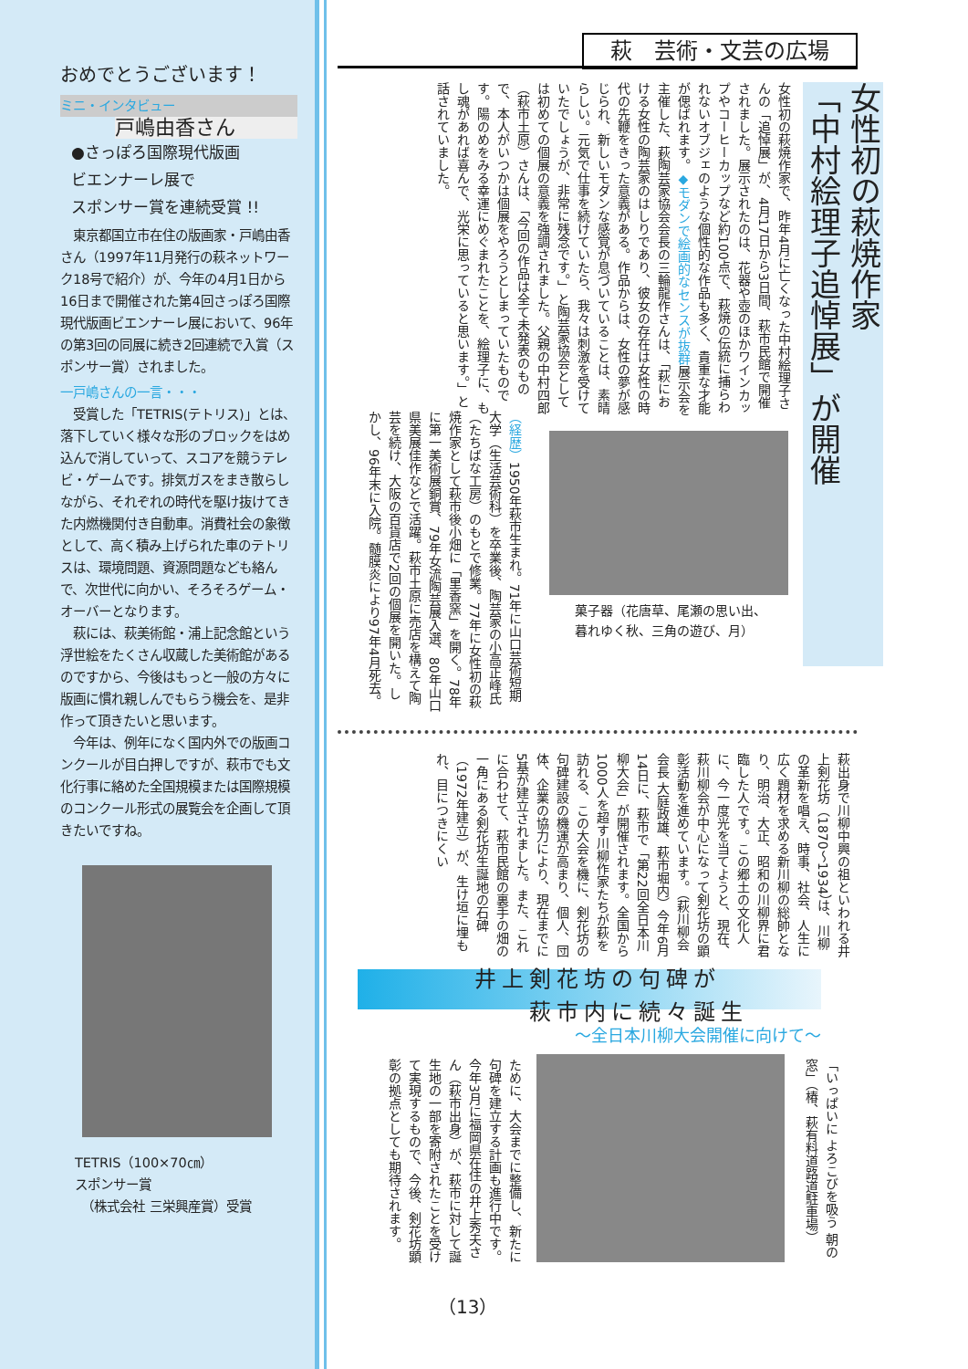おめでとうございます！
ミニ・インタビュー
戸嶋由香さん
●さっぽろ国際現代版画
ビエンナーレ展で
スポンサー賞を連続受賞 !!
　東京都国立市在住の版画家・戸嶋由香さん（1997年11月発行の萩ネットワーク18号で紹介）が、今年の4月1日から16日まで開催された第4回さっぽろ国際現代版画ビエンナーレ展において、96年の第3回の同展に続き2回連続で入賞（スポンサー賞）されました。
一戸嶋さんの一言・・・
　受賞した「TETRIS(テトリス)」とは、落下していく様々な形のブロックをはめ込んで消していって、スコアを競うテレビ・ゲームです。排気ガスをまき散らしながら、それぞれの時代を駆け抜けてきた内燃機関付き自動車。消費社会の象徴として、高く積み上げられた車のテトリスは、環境問題、資源問題なども絡んで、次世代に向かい、そろそろゲーム・オーバーとなります。
　萩には、萩美術館・浦上記念館という浮世絵をたくさん収蔵した美術館があるのですから、今後はもっと一般の方々に版画に慣れ親しんでもらう機会を、是非作って頂きたいと思います。
　今年は、例年になく国内外での版画コンクールが目白押しですが、萩市でも文化行事に絡めた全国規模または国際規模のコンクール形式の展覧会を企画して頂きたいですね。
TETRIS（100×70㎝）
スポンサー賞
　（株式会社 三栄興産賞）受賞
萩　芸術・文芸の広場
女性初の萩焼作家
「中村絵理子追悼展」が開催
女性初の萩焼作家で、昨年4月に亡くなった中村絵理子さんの「追悼展」が、4月17日から3日間、萩市民館で開催されました。展示されたのは、花器や壺のほかワインカップやコーヒーカップなど約100点で、萩焼の伝統に捕らわれないオブジェのような個性的な作品も多く、貴重な才能が偲ばれます。◆モダンで絵画的なセンスが抜群展示会を主催した、萩陶芸家協会会長の三輪龍作さんは、「萩における女性の陶芸家のはしりであり、彼女の存在は女性の時代の先鞭をきった意義がある。作品からは、女性の夢が感じられ、新しいモダンな感覚が息づいていることは、素晴らしい。元気で仕事を続けていたら、我々は刺激を受けていたでしょうが、非常に残念です。」と陶芸家協会としては初めての個展の意義を強調されました。父親の中村四郎（萩市土原）さんは、「今回の作品は全て未発表のもので、本人がいつかは個展をやろうとしまっていたものです。陽のめをみる幸運にめぐまれたことを、絵理子に、もし魂があれば喜んで、光栄に思っていると思います。」と話されていました。
（経歴）1950年萩市生まれ。71年に山口芸術短期大学（生活芸術科）を卒業後、陶芸家の小高正峰氏（たちばな工房）のもとで修業。77年に女性初の萩焼作家として萩市後小畑に「里香窯」を開く。78年に第一美術展銅賞、79年女流陶芸展入選、80年山口県美展佳作などで活躍。萩市土原に売店を構えて陶芸を続け、大阪の百貨店で2回の個展を開いた。しかし、96年末に入院。髄膜炎により97年4月死去。
菓子器（花唐草、尾瀬の思い出、
暮れゆく秋、三角の遊び、月）
萩出身で川柳中興の祖といわれる井上剣花坊（1870〜1934）は、川柳の革新を唱え、時事、社会、人生に広く題材を求める新川柳の総帥となり、明治、大正、昭和の川柳界に君臨した人です。この郷土の文化人に、今一度光を当てようと、現在、萩川柳会が中心になって剣花坊の顕彰活動を進めています。（萩川柳会会長 大庭政雄、萩市堀内）今年6月14日に、萩市で「第22回全日本川柳大会」が開催されます。全国から1000人を超す川柳作家たちが萩を訪れる、この大会を機に、剣花坊の句碑建設の機運が高まり、個人、団体、企業の協力により、現在までに5基が建立されました。また、これに合わせて、萩市民館の裏手の畑の一角にある剣花坊生誕地の石碑（1972年建立）が、生け垣に埋もれ、目につきにくい
井上剣花坊の句碑が
　　萩市内に続々誕生
〜全日本川柳大会開催に向けて〜
「いっぱいに よろこびを吸う 朝の窓」（椿、萩有料道路道駐車場）
ために、大会までに整備し、新たに句碑を建立する計画も進行中です。今年3月に福岡県在住の井上秀夫さん（萩市出身）が、萩市に対して誕生地の一部を寄附されたことを受けて実現するもので、今後、剣花坊顕彰の拠点としても期待されます。
（13）